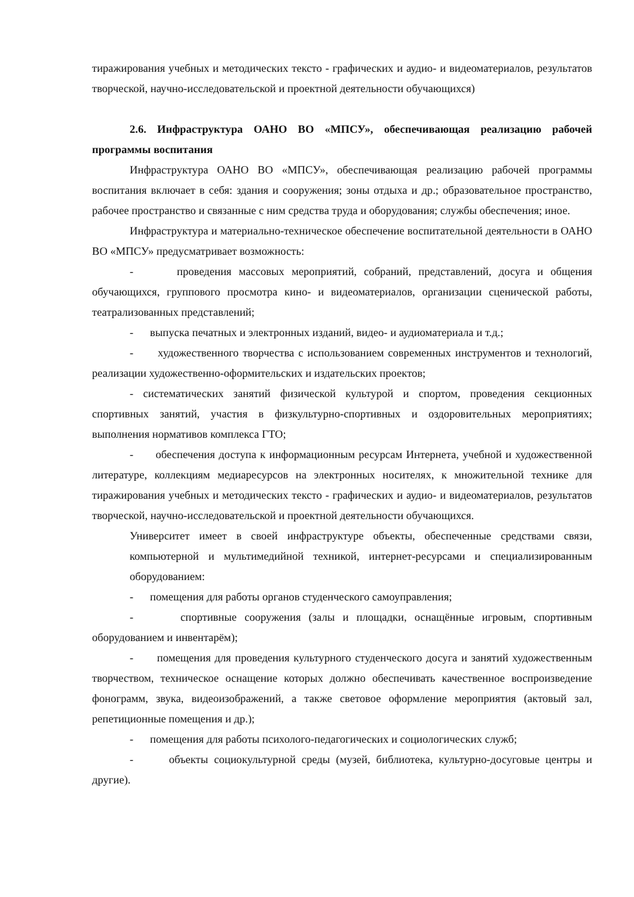тиражирования учебных и методических тексто - графических и аудио- и видеоматериалов, результатов творческой, научно-исследовательской и проектной деятельности обучающихся)
2.6. Инфраструктура ОАНО ВО «МПСУ», обеспечивающая реализацию рабочей программы воспитания
Инфраструктура ОАНО ВО «МПСУ», обеспечивающая реализацию рабочей программы воспитания включает в себя: здания и сооружения; зоны отдыха и др.; образовательное пространство, рабочее пространство и связанные с ним средства труда и оборудования; службы обеспечения; иное.
Инфраструктура и материально-техническое обеспечение воспитательной деятельности в ОАНО ВО «МПСУ» предусматривает возможность:
- проведения массовых мероприятий, собраний, представлений, досуга и общения обучающихся, группового просмотра кино- и видеоматериалов, организации сценической работы, театрализованных представлений;
- выпуска печатных и электронных изданий, видео- и аудиоматериала и т.д.;
- художественного творчества с использованием современных инструментов и технологий, реализации художественно-оформительских и издательских проектов;
- систематических занятий физической культурой и спортом, проведения секционных спортивных занятий, участия в физкультурно-спортивных и оздоровительных мероприятиях; выполнения нормативов комплекса ГТО;
- обеспечения доступа к информационным ресурсам Интернета, учебной и художественной литературе, коллекциям медиаресурсов на электронных носителях, к множительной технике для тиражирования учебных и методических тексто - графических и аудио- и видеоматериалов, результатов творческой, научно-исследовательской и проектной деятельности обучающихся.
Университет имеет в своей инфраструктуре объекты, обеспеченные средствами связи, компьютерной и мультимедийной техникой, интернет-ресурсами и специализированным оборудованием:
- помещения для работы органов студенческого самоуправления;
- спортивные сооружения (залы и площадки, оснащённые игровым, спортивным оборудованием и инвентарём);
- помещения для проведения культурного студенческого досуга и занятий художественным творчеством, техническое оснащение которых должно обеспечивать качественное воспроизведение фонограмм, звука, видеоизображений, а также световое оформление мероприятия (актовый зал, репетиционные помещения и др.);
- помещения для работы психолого-педагогических и социологических служб;
- объекты социокультурной среды (музей, библиотека, культурно-досуговые центры и другие).